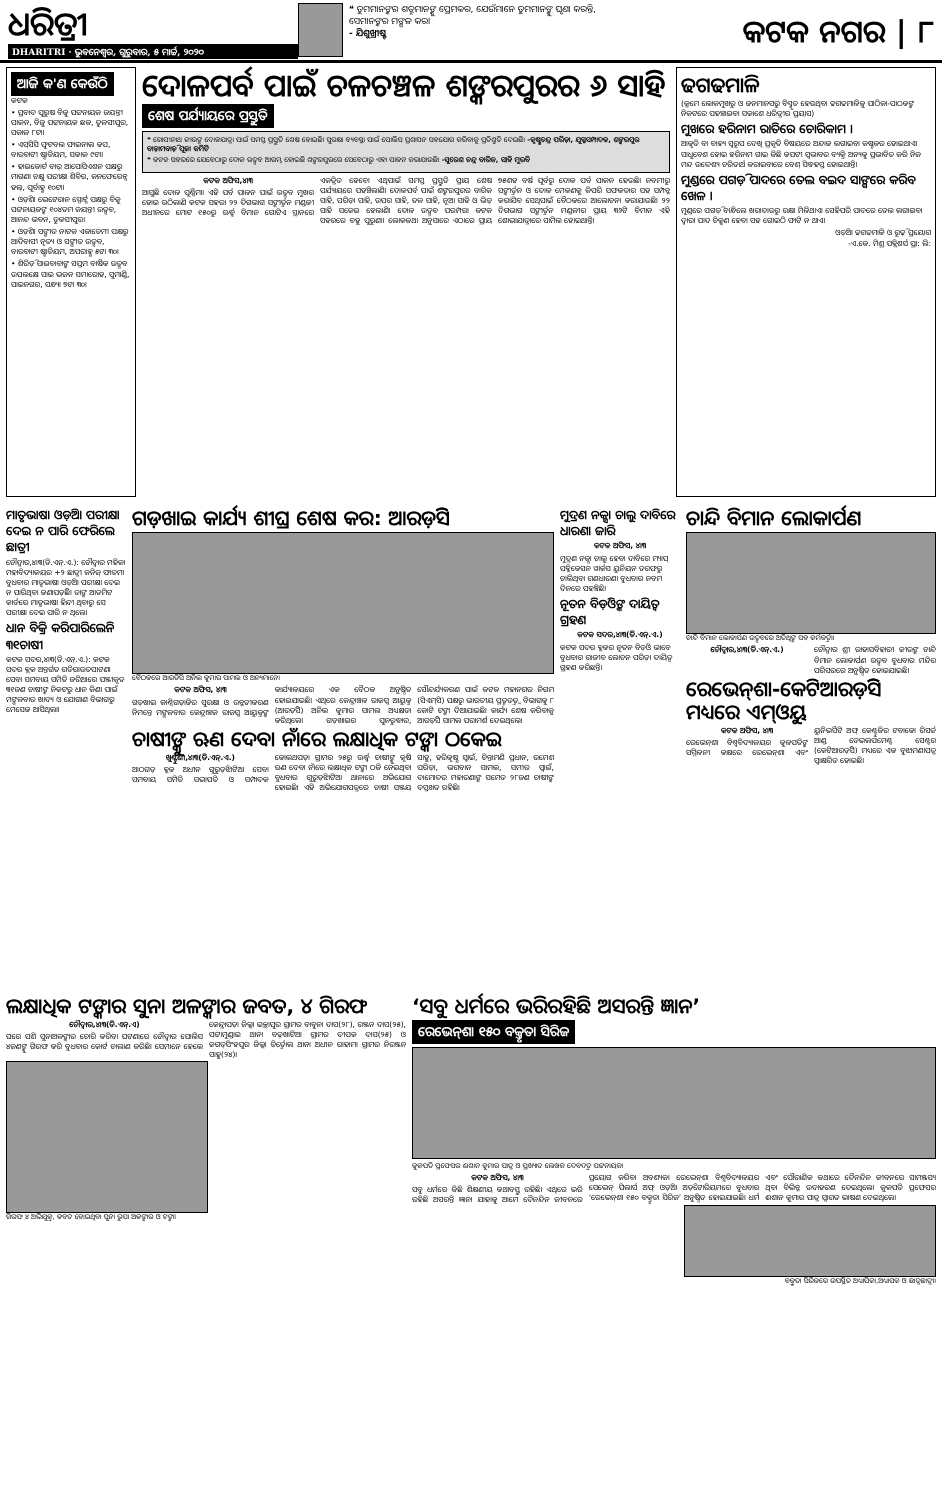ଧରିତ୍ରୀ
DHARITRI · ଭୁବନେଶ୍ୱର, ଗୁରୁବାର, ୫ ମାର୍ଚ୍ଚ, ୨୦୨୦
❝ ତୁମମାନଙ୍କର ଶତ୍ରୁମାନଙ୍କୁ ପ୍ରେମକର, ଯେଉଁମାନେ ତୁମମାନଙ୍କୁ ଘୃଣା କରନ୍ତି, ସେମାନଙ୍କର ମଙ୍ଗଳ କର।
- ଯିଶୁଖ୍ରୀଷ୍ଟ
କଟକ ନଗର | ୮
ଆଜି କ'ଣ କେଉଁଠି
କଟକ
• ପ୍ରବାଦ ପୁରୁଷ ବିଜୁ ପଟ୍ଟନାୟକ ଜୟନ୍ତୀ ପାଳନ, ବିଜୁ ପଟ୍ଟନାୟକ ଛକ, ତୁଳସୀପୁର, ସକାଳ ୮ଟା।
• ଏସ୍‌ସିସି ଫୁଟବଲ ଫାଇନାଲ କପ, ବାରବାଟୀ ଷ୍ଟାଡିୟମ, ସକାଳ ୯ଟା।
• ହାଇକୋର୍ଟ ବାର୍ ଆସୋସିଏଶନ ପକ୍ଷରୁ ମାଗଣା ଚକ୍ଷୁ ପରୀକ୍ଷା ଶିବିର, କନଫେରେନ୍ସ ହଲ୍, ପୂର୍ବାହ୍ଣ ୧୦ଟା।
• ଓଡ଼ିଶା ଭେଟେରାନ ସ୍ପୋର୍ଟ୍ସ ପକ୍ଷରୁ ବିଜୁ ପଟ୍ଟନାୟକଙ୍କ ୧୦୪ତମ ଜୟନ୍ତୀ ଉତ୍ସବ, ଆନନ୍ଦ ଭବନ, ତୁଳସୀପୁର।
• ଓଡ଼ିଶା ସଙ୍ଗୀତ ନାଟକ ଏକାଡେମୀ ପକ୍ଷରୁ ଆଦିବାସୀ ନୃତ୍ୟ ଓ ସଙ୍ଗୀତ ଉତ୍ସବ, ବାରବାଟୀ ଷ୍ଟାଡିୟମ, ଅପରାହ୍ଣ ୫ଟା ୩୦।
• ଶିରିଡ଼ି ସାଇବାବାଙ୍କ ସପ୍ତମ ବାର୍ଷିକ ଉତ୍ସବ ଉପଲକ୍ଷେ ସାଇ ଭଜନ ସମାରୋହ, ସୁମାଣ୍ଡି, ସାଇନଗର, ସନ୍ଧ୍ୟା ୭ଟା ୩୦।
ଦୋଳପର୍ବ ପାଇଁ ଚଳଚଞ୍ଚଳ ଶଙ୍କରପୁରର ୬ ସାହି
ଶେଷ ପର୍ଯ୍ୟାୟରେ ପ୍ରସ୍ତୁତି
❝ ଗୋପୀନାଥ ଜୀଉଙ୍କ ଦୋଳଯାତ୍ରା ପାଇଁ ସମସ୍ତ ପ୍ରସ୍ତୁତି ଶେଷ ହୋଇଛି। ସୁରକ୍ଷା ବ୍ୟବସ୍ଥା ପାଇଁ ପୋଲିସ ପ୍ରଶାସନ ସହଯୋଗ କରିବାକୁ ପ୍ରତିଶ୍ରୁତି ଦେଇଛି। -କୃଷ୍ଣଚନ୍ଦ୍ର ପରିଡ଼ା, ଯୁଗ୍ମସମ୍ପାଦକ, ଶଙ୍କରପୁର ବାଡ଼ାମବାଡ଼ି ପୂଜା କମିଟି
❝ କଟକ ସହରରେ ଯେବେଠାରୁ ଦୋଳ ଉତ୍ସବ ଆରମ୍ଭ ହୋଇଛି ଶଙ୍କରପୁରରେ ସେବେଠାରୁ ଏହା ପାଳନ କରାଯାଉଛି। -ସୁରେଶ ଚନ୍ଦ୍ର ବାରିକ, ସାହି ମୁରବି
କଟକ ଅଫିସ,୪।୩
ଆସୁଛି ଦୋଳ ପୂର୍ଣ୍ଣିମା। ଏହି ପର୍ବ ପାଳନ ପାଇଁ ଉତ୍ସବ ମୁଖର ହୋଇ ଉଠିଲାଣି କଟକ ସହର। ୨୨ ଦିଗଭାଗ ସଙ୍କୀର୍ତ୍ତନ ମଣ୍ଡଳୀ ଅଧୀନରେ ମୋଟ ୧୫୦ରୁ ଊର୍ଦ୍ଧ୍ୱ ବିମାନ ଗୋଟିଏ ସ୍ଥାନରେ ଏକତ୍ରିତ ହେବେ। ଏଥିପାଇଁ ସମସ୍ତ ପ୍ରସ୍ତୁତି ପ୍ରାୟ ଶେଷ ପର୍ଯ୍ୟାୟରେ ପହଞ୍ଚିଲାଣି। ଦୋଳପର୍ବ ପାଇଁ ଶଙ୍କରପୁରର ବାରିକ ସାହି, ପରିଡ଼ା ସାହି, ଉପର ସାହି, ତଳ ସାହି, ନୂଆ ସାହି ଓ ଭିଡ଼ ସାହି ସଜେଇ ହେଲାଣି। ଦୋଳ ଉତ୍ସବ ପରମ୍ପରା କଟକ ସହରରେ ବହୁ ପୁରୁଣା। ଲୋକକଥା ଅନୁସାରେ ଏଠାରେ ପ୍ରାୟ ୭୫ଶହ ବର୍ଷ ପୂର୍ବରୁ ଦୋଳ ପର୍ବ ପାଳନ ହେଉଛି। ନବମୀରୁ ସଙ୍କୀର୍ତ୍ତନ ଓ ଦୋଳ ମେଳଣକୁ କିପରି ସଫଳତାର ସହ ସମ୍ପନ୍ନ କରାଯିବ ସେଥିପାଇଁ ବୈଠକରେ ଆଲୋଚନା କରାଯାଉଛି। ୨୨ ଦିଗଭାଗ ସଙ୍କୀର୍ତ୍ତନ ମଣ୍ଡଳୀର ପ୍ରାୟ ୩୬ଟି ବିମାନ ଏହି ଶୋଭାଯାତ୍ରାରେ ସାମିଲ ହୋଇଥାନ୍ତି।
ଢଗଢମାଳି
(କ୍ରମେ ଲୋକମୁଖରୁ ଓ ଜନମାନସରୁ ବିସ୍ମୃତ ହେଉଥିବା ଢଗଢମାଳିକୁ ପାଠିକା-ପାଠକଙ୍କ ନିକଟରେ ପହଞ୍ଚାଇବା ସକାଶେ ଧରିତ୍ରୀର ପ୍ରୟାସ)
ମୁଖରେ ହରିନାମ ରାତିରେ ଚୋରିକାମ ।
ଆକୃତି ବା ବାହ୍ୟ ସ୍ୱରୂପ ଦେଖି ପ୍ରକୃତି ବିଷୟରେ ଅନ୍ଦାଜ ଲଗାଇବା କଷ୍ଟକର ହୋଇଥାଏ। ସାଧୁବେଶ ହୋଇ ହରିନାମ ଗାଇ କିଛି କପଟୀ ସ୍ୱଭାବର ବ୍ୟକ୍ତି ଅନ୍ୟକୁ ପ୍ରଭାବିତ କରି ନିଜ ମନ୍ଦ ଉଦ୍ଦେଶ୍ୟ ଚରିତାର୍ଥ କରାଇବାରେ ବେଶ୍ ସିଦ୍ଧହସ୍ତ ହୋଇଥାନ୍ତି।
ମୁଣ୍ଡରେ ପଗଡ଼ି ପାଦରେ ତେଲ ବଇଦ ସାଙ୍ଗରେ କରିବ ଖେଳ ।
ମୁଣ୍ଡରେ ପଗଡ଼ି ବାନ୍ଧିଲେ ଖରାଦାଉରୁ ରକ୍ଷା ମିଳିଥାଏ। ସେହିପରି ପାଦରେ ତେଲ ଲଗାଇବା ଦ୍ୱାରା ପାଦ ଚିକ୍କଣ ହେବା ସହ ଗୋଇଠି ଫାଟି ନ ଥାଏ।
ଓଡ଼ିଆ ଢଗଢମାଳି ଓ ରୂଢ଼ି ପ୍ରୟୋଗ
-ଏ.କେ. ମିଶ୍ର ପବ୍ଲିଶର୍ସ ପ୍ରା: ଲି:
ମାତୃଭାଷା ଓଡ଼ିଆ ପରୀକ୍ଷା ଦେଇ ନ ପାରି ଫେରିଲେ ଛାତ୍ରୀ
ଚୌଦ୍ୱାର,୪।୩(ଡି.ଏନ୍.ଏ.): ଚୌଦ୍ୱାର ମହିଳା ମହାବିଦ୍ୟାଳୟର +୨ ଛାତ୍ରୀ କନିଜ୍ ଫାତମା ବୁଧବାର ମାତୃଭାଷା ଓଡ଼ିଆ ପରୀକ୍ଷା ଦେଇ ନ ପାରିଥିବା ଜଣାପଡ଼ିଛି। ତାଙ୍କ ଆଡମିଟ କାର୍ଡରେ ମାତୃଭାଷା ହିନ୍ଦୀ ଥିବାରୁ ସେ ପରୀକ୍ଷା ଦେଇ ପାରି ନ ଥିଲେ।
ଧାନ ବିକ୍ରି କରିପାରିଲେନି ୩୧ଚାଷୀ
କଟକ ସଦର,୪।୩(ଡି.ଏନ୍.ଏ.): କଟକ ସଦର ବ୍ଲକ ଅନ୍ତର୍ଗତ ଗତିରାଉତପାଟଣା ସେବା ସମବାୟ ସମିତି ଜରିଆରେ ପଞ୍ଜୀକୃତ ୩୧ଜଣ ଚାଷୀଙ୍କ ନିକଟରୁ ଧାନ କିଣା ପାଇଁ ମଙ୍ଗଳବାର ଖାଦ୍ୟ ଓ ଯୋଗାଣ ବିଭାଗରୁ ମେସେଜ ଆସିଥିଲା।
ଗଡ଼ଖାଇ କାର୍ଯ୍ୟ ଶୀଘ୍ର ଶେଷ କର: ଆରଡ଼ିସି
ବୈଠକରେ ଆରଡିସି ଅନିଲ କୁମାର ସାମଲ ଓ ଅନ୍ୟମାନେ।
କଟକ ଅଫିସ, ୪।୩
ଗଡ଼ଖାଇ କାଣ୍ଠିଗଡ଼ାଜିର ସୁରକ୍ଷା ଓ ଉନ୍ନତୀକରଣ ନିମନ୍ତେ ମଙ୍ଗଳବାର କେନ୍ଦ୍ରାଞ୍ଚଳ ରାଜସ୍ୱ ଆୟୁକ୍ତଙ୍କ କାର୍ଯ୍ୟାଳୟରେ ଏକ ବୈଠକ ଅନୁଷ୍ଠିତ ହୋଇଯାଇଛି। ଏଥିରେ କେନ୍ଦ୍ରାଞ୍ଚଳ ରାଜସ୍ୱ ଆୟୁକ୍ତ (ଆରଡ଼ିସି) ଅନିଲ କୁମାର ସାମଲ ଅଧ୍ୟକ୍ଷତା କରିଥିଲେ। ଗଡ଼ଖାଇର ପୁନରୁଦ୍ଧାର, ସୌନ୍ଦର୍ଯ୍ୟକରଣ ପାଇଁ କଟକ ମହାନଗର ନିଗମ (ସିଏମ୍‌ସି) ପକ୍ଷରୁ ଭାରତୀୟ ପ୍ରତ୍ନତତ୍ତ୍ୱ ବିଭାଗକୁ ୮ କୋଟି ଟଙ୍କା ଦିଆଯାଇଛି। କାର୍ଯ୍ୟ ଶେଷ କରିବାକୁ ଆରଡ଼ିସି ସାମଲ ପରାମର୍ଶ ଦେଇଥିଲେ।
ଚାଷୀଙ୍କୁ ଋଣ ଦେବା ନାଁରେ ଲକ୍ଷାଧିକ ଟଙ୍କା ଠକେଇ
ଖୁଣ୍ଟୁଣୀ,୪।୩(ଡି.ଏନ୍.ଏ.)
ଆଠଗଡ଼ ବ୍ଲକ ଅଧୀନ ଗୁରୁଡ଼ିଝାଟିଆ ସେବା ସମବାୟ ସମିତି ସଭାପତି ଓ ସମ୍ପାଦକ କୋଲଥପଡ଼ା ଗ୍ରାମର ୨୫ରୁ ଊର୍ଦ୍ଧ୍ୱ ଚାଷୀଙ୍କୁ କୃଷି ଋଣ ଦେବା ନାଁରେ ଲକ୍ଷାଧିକ ଟଙ୍କା ଠକି ନେଇଥିବା ବୁଧବାର ଗୁରୁଡ଼ିଝାଟିଆ ଥାନାରେ ଅଭିଯୋଗ ହୋଇଛି। ଏହି ଅଭିଯୋଗପତ୍ରରେ ଚାଷୀ ସଞ୍ଜୟ ସାହୁ, ହରିକୃଷ୍ଣ ସ୍ୱାଇଁ, ଚିନ୍ତାମଣି ପ୍ରଧାନ, ରମେଶ ପରିଡ଼ା, ଭଗବାନ ସାମଲ, ସମୀର ସ୍ୱାଇଁ, ଦାମୋଦର ମହାରଣାଙ୍କ ସମେତ ୨୮ଜଣ ଚାଷୀଙ୍କ ଦସ୍ତଖତ ରହିଛି।
ମୁଦ୍ରଣ ନକ୍ସା ଚାଲୁ ଦାବିରେ ଧାରଣା ଜାରି
କଟକ ଅଫିସ, ୪।୩
ମୁଦ୍ରଣ ନକ୍ସା ଚାଲୁ ହେବା ଦାବିରେ ମ୍ୟାପ୍ ପବ୍ଲିକେସନ ୱାର୍କସ ୟୁନିୟନ ତରଫରୁ ଚାଲିଥିବା ଗଣଧାରଣା ବୁଧବାର ନବମ ଦିନରେ ପହଞ୍ଚିଛି।
ନୂତନ ବିଡ଼ିଓଙ୍କ ଦାୟିତ୍ୱ ଗ୍ରହଣ
କଟକ ସଦର,୪।୩(ଡି.ଏନ୍.ଏ.)
କଟକ ସଦର ବ୍ଲକର ନୂତନ ବିଡ଼ିଓ ଭାବେ ବୁଧବାର ରାଜୀବ ଲୋଚନ ପରିଡ଼ା ଦାୟିତ୍ୱ ଗ୍ରହଣ କରିଛନ୍ତି।
ଚାନ୍ଦି ବିମାନ ଲୋକାର୍ପଣ
ଚାନ୍ଦି ବିମାନ ଲୋକାର୍ପଣ ଉତ୍ସବରେ ଅତିଥିଙ୍କ ସହ କର୍ମକର୍ତ୍ତା।
ଚୌଦ୍ୱାର,୪।୩(ଡି.ଏନ୍.ଏ.)
ଚୌଦ୍ୱାର ଶ୍ରୀ ରାହାସବିହାରୀ ଜୀଉଙ୍କ ଚାନ୍ଦି ବିମାନ ଲୋକାର୍ପଣ ଉତ୍ସବ ବୁଧବାର ମନ୍ଦିର ପରିସରରେ ଅନୁଷ୍ଠିତ ହୋଇଯାଇଛି।
ରେଭେନ୍‌ଶା-କେଟିଆରଡ଼ିସି ମଧ୍ୟରେ ଏମ୍‌ଓୟୁ
କଟକ ଅଫିସ, ୪।୩
ରେଭେନ୍‌ଶା ବିଶ୍ୱବିଦ୍ୟାଳୟର କୁଳପତିଙ୍କ ସମ୍ମିଳନୀ କକ୍ଷରେ ରେଭେନ୍‌ଶା ଏବଂ ୟୁନିଭର୍ସିଟି ଅଫ୍ କେଣ୍ଟୁକିର ଟବାକୋ ରିସର୍ଚ୍ଚ ଆଣ୍ଡ ଡେଭଲପମେଣ୍ଟ ସେଣ୍ଟର (କେଟିଆରଡ଼ିସି) ମଧ୍ୟରେ ଏକ ବୁଝାମଣାପତ୍ର ସ୍ୱାକ୍ଷରିତ ହୋଇଛି।
ଲକ୍ଷାଧିକ ଟଙ୍କାର ସୁନା ଅଳଙ୍କାର ଜବତ, ୪ ଗିରଫ
ଚୌଦ୍ୱାର,୪।୩(ଡି.ଏନ୍.ଏ)
ଘରେ ପଶି ସୁନାଅଳଙ୍କାର ଚୋରି କରିବା ଘଟଣାରେ ଚୌଦ୍ୱାର ପୋଲିସ ୪ଜଣଙ୍କୁ ଗିରଫ କରି ବୁଧବାର କୋର୍ଟ ଚାଲାଣ କରିଛି। ସେମାନେ ହେଲେ କେନ୍ଦ୍ରାପଡ଼ା ଜିଲ୍ଲା ଇଚ୍ଛାପୁର ଗ୍ରାମର ବାବୁନା ଦାସ(୨୮), ରଞ୍ଜନ ଦାସ(୨୫), ପଟ୍ଟାମୁଣ୍ଡାଇ ଥାନା ବଢ଼ଖାଟିଆ ଗ୍ରାମର ଦୀପକ ଦାସ(୨୫) ଓ ଜଗତ୍‌ସିଂହପୁର ଜିଲ୍ଲା ତିର୍ତ୍ତୋଲ ଥାନା ଅଧୀନ ରାହାମା ଗ୍ରାମର ନିରଞ୍ଜନ ସାହୁ(୨୪)।
ଗିରଫ ୪ ଅଭିଯୁକ୍ତ, ଜବତ ହୋଇଥିବା ସୁନା ରୁପା ଅଳଙ୍କାର ଓ ଟଙ୍କା।
‘ସବୁ ଧର୍ମରେ ଭରିରହିଛି ଅସରନ୍ତି ଜ୍ଞାନ’
ରେଭେନ୍‌ଶା ୧୫୦ ବକ୍ତୃତା ସିରିଜ
କୁଳପତି ପ୍ରଫେସର ଈଶାନ କୁମାର ପାତ୍ର ଓ ପ୍ରଖ୍ୟାତ ଲେଖକ ଦେବଦତ୍ତ ପଟ୍ଟନାୟକ।
କଟକ ଅଫିସ, ୪।୩
ସବୁ ଧର୍ମରେ କିଛି ଶିକ୍ଷଣୀୟ କଥାବସ୍ତୁ ରହିଛି। ଏଥିରେ ଭରି ରହିଛି ଅସରନ୍ତି ଜ୍ଞାନ। ଯାହାକୁ ଆମେ ଦୈନନ୍ଦିନ ଜୀବନରେ ପ୍ରୟୋଗ କରିବା ଅବଶ୍ୟକ। ରେଭେନ୍‌ଶା ବିଶ୍ୱବିଦ୍ୟାଳୟର ସେଭେନ୍ ପିଲାର୍ସ ଅଫ୍ ଓଡ଼ିଆ ଅଡ଼ିଟୋରିୟମରେ ବୁଧବାର ‘ରେଭେନ୍‌ଶା ୧୫୦ ବକ୍ତୃତା ସିରିଜ’ ଅନୁଷ୍ଠିତ ହୋଇଯାଇଛି। ଧର୍ମ ଏବଂ ପୌରାଣିକ କଥାରେ ଦୈନନ୍ଦିନ ଜୀବନରେ ସାମଞ୍ଜସ୍ୟ ଥିବା ବିଭିନ୍ନ ଉଦାହରଣ ଦେଇଥିଲେ। କୁଳପତି ପ୍ରଫେସର ଈଶାନ କୁମାର ପାତ୍ର ସ୍ୱାଗତ ଭାଷଣ ଦେଇଥିଲେ।
ବକ୍ତୃତା ସିରିଜରେ ଉପସ୍ଥିତ ଅଧ୍ୟାପିକା,ଅଧ୍ୟାପକ ଓ ଛାତ୍ରଛାତ୍ରୀ।